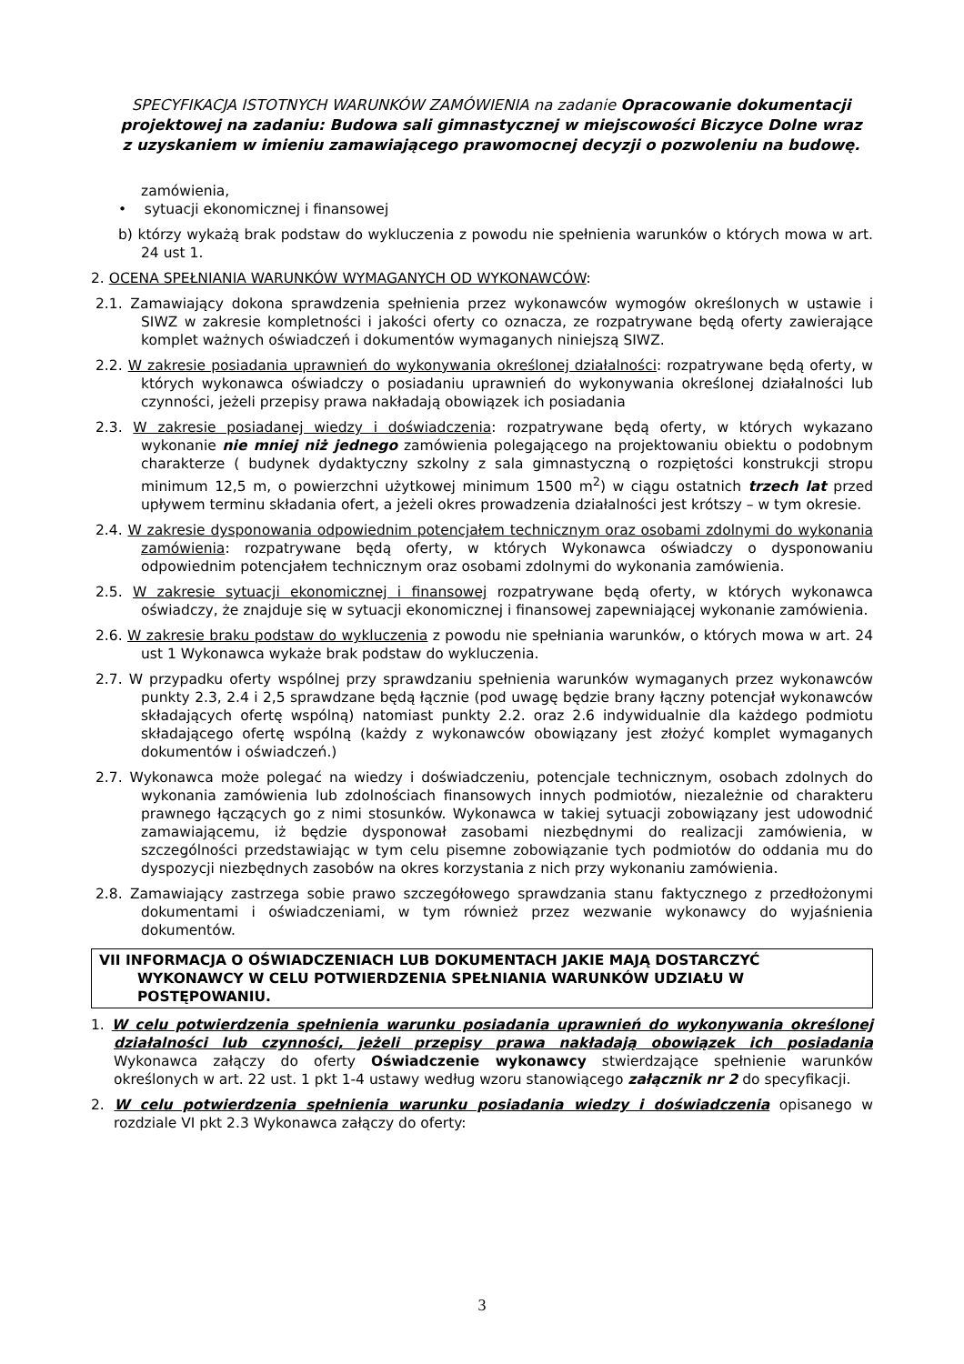SPECYFIKACJA ISTOTNYCH WARUNKÓW ZAMÓWIENIA na zadanie Opracowanie dokumentacji projektowej na zadaniu: Budowa sali gimnastycznej w miejscowości Biczyce Dolne wraz z uzyskaniem w imieniu zamawiającego prawomocnej decyzji o pozwoleniu na budowę.
zamówienia,
• sytuacji ekonomicznej i finansowej
b) którzy wykażą brak podstaw do wykluczenia z powodu nie spełnienia warunków o których mowa w art. 24 ust 1.
2. OCENA SPEŁNIANIA WARUNKÓW WYMAGANYCH OD WYKONAWCÓW:
2.1. Zamawiający dokona sprawdzenia spełnienia przez wykonawców wymogów określonych w ustawie i SIWZ w zakresie kompletności i jakości oferty co oznacza, ze rozpatrywane będą oferty zawierające komplet ważnych oświadczeń i dokumentów wymaganych niniejszą SIWZ.
2.2. W zakresie posiadania uprawnień do wykonywania określonej działalności: rozpatrywane będą oferty, w których wykonawca oświadczy o posiadaniu uprawnień do wykonywania określonej działalności lub czynności, jeżeli przepisy prawa nakładają obowiązek ich posiadania
2.3. W zakresie posiadanej wiedzy i doświadczenia: rozpatrywane będą oferty, w których wykazano wykonanie nie mniej niż jednego zamówienia polegającego na projektowaniu obiektu o podobnym charakterze ( budynek dydaktyczny szkolny z sala gimnastyczną o rozpiętości konstrukcji stropu minimum 12,5 m, o powierzchni użytkowej minimum 1500 m<sup>2</sup>) w ciągu ostatnich trzech lat przed upływem terminu składania ofert, a jeżeli okres prowadzenia działalności jest krótszy – w tym okresie.
2.4. W zakresie dysponowania odpowiednim potencjałem technicznym oraz osobami zdolnymi do wykonania zamówienia: rozpatrywane będą oferty, w których Wykonawca oświadczy o dysponowaniu odpowiednim potencjałem technicznym oraz osobami zdolnymi do wykonania zamówienia.
2.5. W zakresie sytuacji ekonomicznej i finansowej rozpatrywane będą oferty, w których wykonawca oświadczy, że znajduje się w sytuacji ekonomicznej i finansowej zapewniającej wykonanie zamówienia.
2.6. W zakresie braku podstaw do wykluczenia z powodu nie spełniania warunków, o których mowa w art. 24 ust 1 Wykonawca wykaże brak podstaw do wykluczenia.
2.7. W przypadku oferty wspólnej przy sprawdzaniu spełnienia warunków wymaganych przez wykonawców punkty 2.3, 2.4 i 2,5 sprawdzane będą łącznie (pod uwagę będzie brany łączny potencjał wykonawców składających ofertę wspólną) natomiast punkty 2.2. oraz 2.6 indywidualnie dla każdego podmiotu składającego ofertę wspólną (każdy z wykonawców obowiązany jest złożyć komplet wymaganych dokumentów i oświadczeń.)
2.7. Wykonawca może polegać na wiedzy i doświadczeniu, potencjale technicznym, osobach zdolnych do wykonania zamówienia lub zdolnościach finansowych innych podmiotów, niezależnie od charakteru prawnego łączących go z nimi stosunków. Wykonawca w takiej sytuacji zobowiązany jest udowodnić zamawiającemu, iż będzie dysponował zasobami niezbędnymi do realizacji zamówienia, w szczególności przedstawiając w tym celu pisemne zobowiązanie tych podmiotów do oddania mu do dyspozycji niezbędnych zasobów na okres korzystania z nich przy wykonaniu zamówienia.
2.8. Zamawiający zastrzega sobie prawo szczegółowego sprawdzania stanu faktycznego z przedłożonymi dokumentami i oświadczeniami, w tym również przez wezwanie wykonawcy do wyjaśnienia dokumentów.
VII INFORMACJA O OŚWIADCZENIACH LUB DOKUMENTACH JAKIE MAJĄ DOSTARCZYĆ WYKONAWCY W CELU POTWIERDZENIA SPEŁNIANIA WARUNKÓW UDZIAŁU W POSTĘPOWANIU.
1. W celu potwierdzenia spełnienia warunku posiadania uprawnień do wykonywania określonej działalności lub czynności, jeżeli przepisy prawa nakładają obowiązek ich posiadania Wykonawca załączy do oferty Oświadczenie wykonawcy stwierdzające spełnienie warunków określonych w art. 22 ust. 1 pkt 1-4 ustawy według wzoru stanowiącego załącznik nr 2 do specyfikacji.
2. W celu potwierdzenia spełnienia warunku posiadania wiedzy i doświadczenia opisanego w rozdziale VI pkt 2.3 Wykonawca załączy do oferty:
3